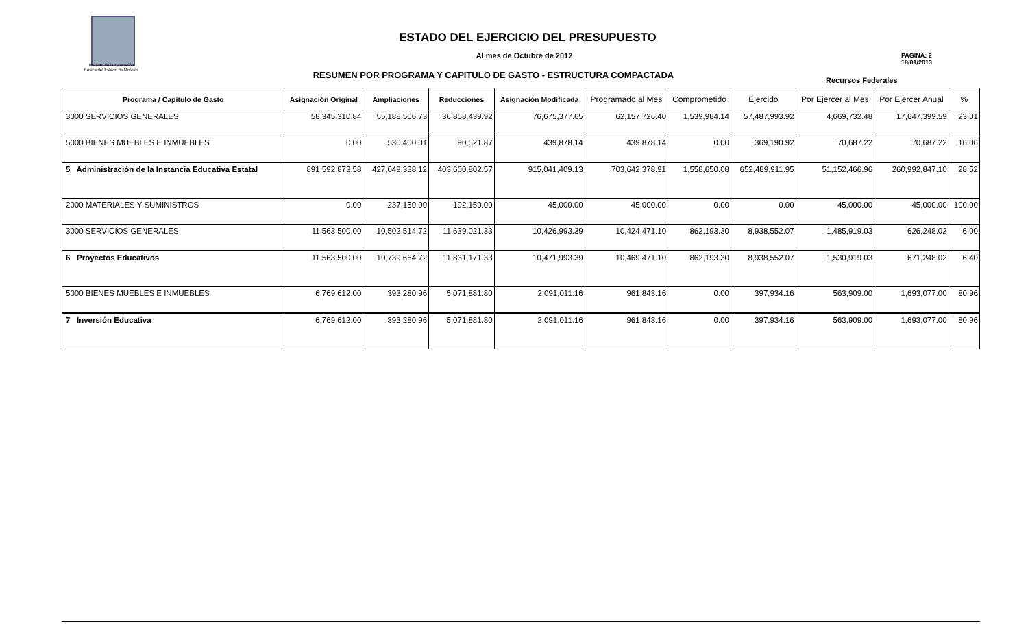Instituto de la Educación Básica del Estado de Morelos
ESTADO DEL EJERCICIO DEL PRESUPUESTO
Al mes de Octubre de 2012
PAGINA: 2
18/01/2013
RESUMEN POR PROGRAMA Y CAPITULO DE GASTO - ESTRUCTURA COMPACTADA
Recursos Federales
| Programa / Capitulo de Gasto | Asignación Original | Ampliaciones | Reducciones | Asignación Modificada | Programado al Mes | Comprometido | Ejercido | Por Ejercer al Mes | Por Ejercer Anual | % |
| --- | --- | --- | --- | --- | --- | --- | --- | --- | --- | --- |
| 3000 SERVICIOS GENERALES | 58,345,310.84 | 55,188,506.73 | 36,858,439.92 | 76,675,377.65 | 62,157,726.40 | 1,539,984.14 | 57,487,993.92 | 4,669,732.48 | 17,647,399.59 | 23.01 |
| 5000 BIENES MUEBLES E INMUEBLES | 0.00 | 530,400.01 | 90,521.87 | 439,878.14 | 439,878.14 | 0.00 | 369,190.92 | 70,687.22 | 70,687.22 | 16.06 |
| 5 Administración de la Instancia Educativa Estatal | 891,592,873.58 | 427,049,338.12 | 403,600,802.57 | 915,041,409.13 | 703,642,378.91 | 1,558,650.08 | 652,489,911.95 | 51,152,466.96 | 260,992,847.10 | 28.52 |
| 2000 MATERIALES Y SUMINISTROS | 0.00 | 237,150.00 | 192,150.00 | 45,000.00 | 45,000.00 | 0.00 | 0.00 | 45,000.00 | 45,000.00 | 100.00 |
| 3000 SERVICIOS GENERALES | 11,563,500.00 | 10,502,514.72 | 11,639,021.33 | 10,426,993.39 | 10,424,471.10 | 862,193.30 | 8,938,552.07 | 1,485,919.03 | 626,248.02 | 6.00 |
| 6 Proyectos Educativos | 11,563,500.00 | 10,739,664.72 | 11,831,171.33 | 10,471,993.39 | 10,469,471.10 | 862,193.30 | 8,938,552.07 | 1,530,919.03 | 671,248.02 | 6.40 |
| 5000 BIENES MUEBLES E INMUEBLES | 6,769,612.00 | 393,280.96 | 5,071,881.80 | 2,091,011.16 | 961,843.16 | 0.00 | 397,934.16 | 563,909.00 | 1,693,077.00 | 80.96 |
| 7 Inversión Educativa | 6,769,612.00 | 393,280.96 | 5,071,881.80 | 2,091,011.16 | 961,843.16 | 0.00 | 397,934.16 | 563,909.00 | 1,693,077.00 | 80.96 |